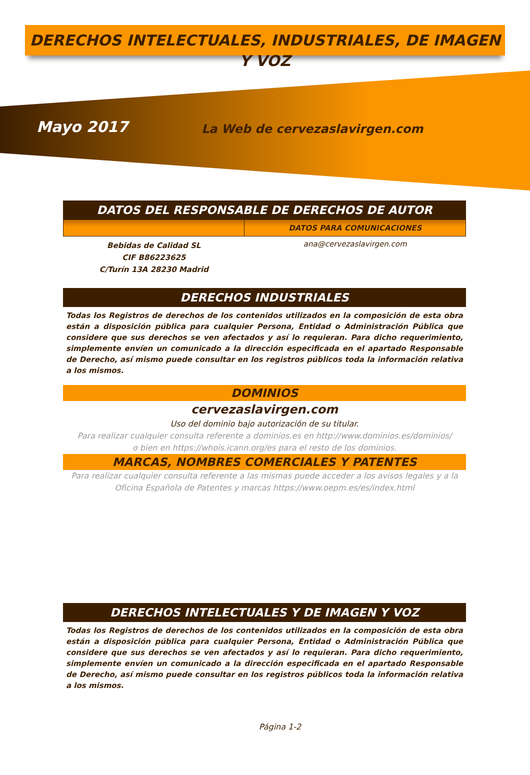DERECHOS INTELECTUALES, INDUSTRIALES, DE IMAGEN Y VOZ
Mayo 2017
La Web de cervezaslavirgen.com
DATOS DEL RESPONSABLE DE DERECHOS DE AUTOR
| | DATOS PARA COMUNICACIONES |
| Bebidas de Calidad SL CIF B86223625 C/Turín 13A 28230 Madrid | ana@cervezaslavirgen.com |
DERECHOS INDUSTRIALES
Todas los Registros de derechos de los contenidos utilizados en la composición de esta obra están a disposición pública para cualquier Persona, Entidad o Administración Pública que considere que sus derechos se ven afectados y así lo requieran. Para dicho requerimiento, simplemente envíen un comunicado a la dirección especificada en el apartado Responsable de Derecho, así mismo puede consultar en los registros públicos toda la información relativa a los mismos.
DOMINIOS
cervezaslavirgen.com
Uso del dominio bajo autorización de su titular.
Para realizar cualquier consulta referente a dominios.es en http://www.dominios.es/dominios/
o bien en https://whois.icann.org/es para el resto de los dominios.
MARCAS, NOMBRES COMERCIALES Y PATENTES
Para realizar cualquier consulta referente a las mismas puede acceder a los avisos legales y a la
Oficina Española de Patentes y marcas https://www.oepm.es/es/index.html
DERECHOS INTELECTUALES Y DE IMAGEN Y VOZ
Todas los Registros de derechos de los contenidos utilizados en la composición de esta obra están a disposición pública para cualquier Persona, Entidad o Administración Pública que considere que sus derechos se ven afectados y así lo requieran. Para dicho requerimiento, simplemente envíen un comunicado a la dirección especificada en el apartado Responsable de Derecho, así mismo puede consultar en los registros públicos toda la información relativa a los mismos.
Página 1-2